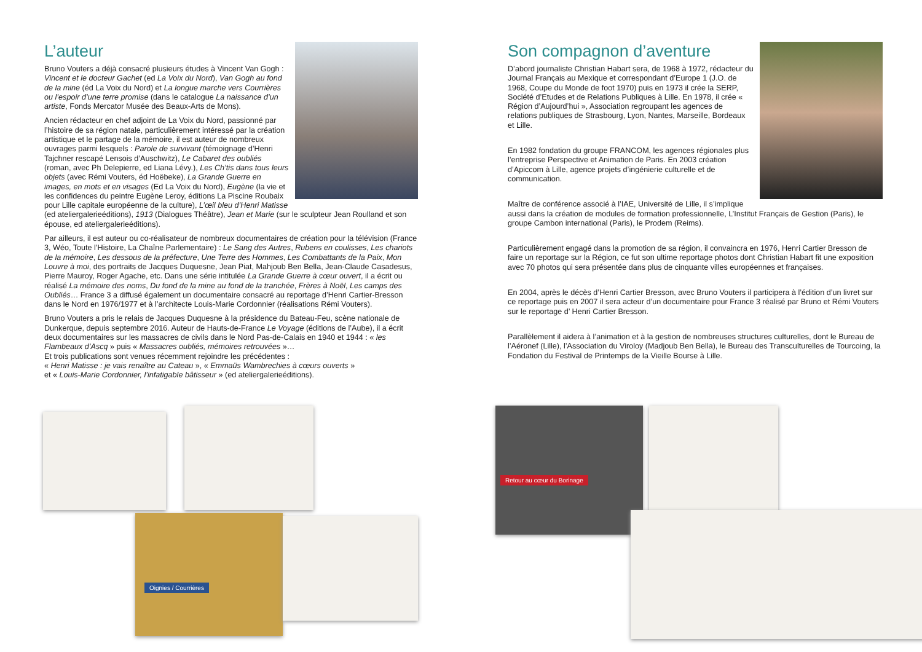L’auteur
Bruno Vouters a déjà consacré plusieurs études à Vincent Van Gogh : Vincent et le docteur Gachet (ed La Voix du Nord), Van Gogh au fond de la mine (éd La Voix du Nord) et La longue marche vers Courrières ou l’espoir d’une terre promise (dans le catalogue La naissance d’un artiste, Fonds Mercator Musée des Beaux-Arts de Mons).
Ancien rédacteur en chef adjoint de La Voix du Nord, passionné par l’histoire de sa région natale, particulièrement intéressé par la création artistique et le partage de la mémoire, il est auteur de nombreux ouvrages parmi lesquels : Parole de survivant (témoignage d’Henri Tajchner rescapé Lensois d’Auschwitz), Le Cabaret des oubliés (roman, avec Ph Delepierre, ed Liana Lévy.), Les Ch’tis dans tous leurs objets (avec Rémi Vouters, éd Hoëbeke), La Grande Guerre en images, en mots et en visages (Ed La Voix du Nord), Eugène (la vie et les confidences du peintre Eugène Leroy, éditions La Piscine Roubaix pour Lille capitale européenne de la culture), L’œil bleu d’Henri Matisse (ed ateliergalerieéditions), 1913 (Dialogues Théâtre), Jean et Marie (sur le sculpteur Jean Roulland et son épouse, ed ateliergalerieéditions).
Par ailleurs, il est auteur ou co-réalisateur de nombreux documentaires de création pour la télévision (France 3, Wéo, Toute l’Histoire, La Chaîne Parlementaire) : Le Sang des Autres, Rubens en coulisses, Les chariots de la mémoire, Les dessous de la préfecture, Une Terre des Hommes, Les Combattants de la Paix, Mon Louvre à moi, des portraits de Jacques Duquesne, Jean Piat, Mahjoub Ben Bella, Jean-Claude Casadesus, Pierre Mauroy, Roger Agache, etc. Dans une série intitulée La Grande Guerre à cœur ouvert, il a écrit ou réalisé La mémoire des noms, Du fond de la mine au fond de la tranchée, Frères à Noël, Les camps des Oubliés… France 3 a diffusé également un documentaire consacré au reportage d’Henri Cartier-Bresson dans le Nord en 1976/1977 et à l’architecte Louis-Marie Cordonnier (réalisations Rémi Vouters).
Bruno Vouters a pris le relais de Jacques Duquesne à la présidence du Bateau-Feu, scène nationale de Dunkerque, depuis septembre 2016. Auteur de Hauts-de-France Le Voyage (éditions de l’Aube), il a écrit deux documentaires sur les massacres de civils dans le Nord Pas-de-Calais en 1940 et 1944 : « les Flambeaux d’Ascq » puis « Massacres oubliés, mémoires retrouvées »…
Et trois publications sont venues récemment rejoindre les précédentes :
« Henri Matisse : je vais renaître au Cateau », « Emmaüs Wambrechies à cœurs ouverts »
et « Louis-Marie Cordonnier, l’infatigable bâtisseur » (ed ateliergalerieéditions).
Oignies / Courrières
Son compagnon d’aventure
D’abord journaliste Christian Habart sera, de 1968 à 1972, rédacteur du Journal Français au Mexique et correspondant d’Europe 1 (J.O. de 1968, Coupe du Monde de foot 1970) puis en 1973 il crée la SERP, Société d’Etudes et de Relations Publiques à Lille. En 1978, il crée « Région d’Aujourd’hui », Association regroupant les agences de relations publiques de Strasbourg, Lyon, Nantes, Marseille, Bordeaux et Lille.
En 1982 fondation du groupe FRANCOM, les agences régionales plus l’entreprise Perspective et Animation de Paris. En 2003 création d’Apiccom à Lille, agence projets d’ingénierie culturelle et de communication.
Maître de conférence associé à l’IAE, Université de Lille, il s’implique aussi dans la création de modules de formation professionnelle, L’Institut Français de Gestion (Paris), le groupe Cambon international (Paris), le Prodem (Reims).
Particulièrement engagé dans la promotion de sa région, il convaincra en 1976, Henri Cartier Bresson de faire un reportage sur la Région, ce fut son ultime reportage photos dont Christian Habart fit une exposition avec 70 photos qui sera présentée dans plus de cinquante villes européennes et françaises.
En 2004, après le décès d’Henri Cartier Bresson, avec Bruno Vouters il participera à l’édition d’un livret sur ce reportage puis en 2007 il sera acteur d’un documentaire pour France 3 réalisé par Bruno et Rémi Vouters sur le reportage d’ Henri Cartier Bresson.
Parallèlement il aidera à l’animation et à la gestion de nombreuses structures culturelles, dont le Bureau de l’Aéronef (Lille), l’Association du Viroloy (Madjoub Ben Bella), le Bureau des Transculturelles de Tourcoing, la Fondation du Festival de Printemps de la Vieille Bourse à Lille.
Retour au cœur du Borinage